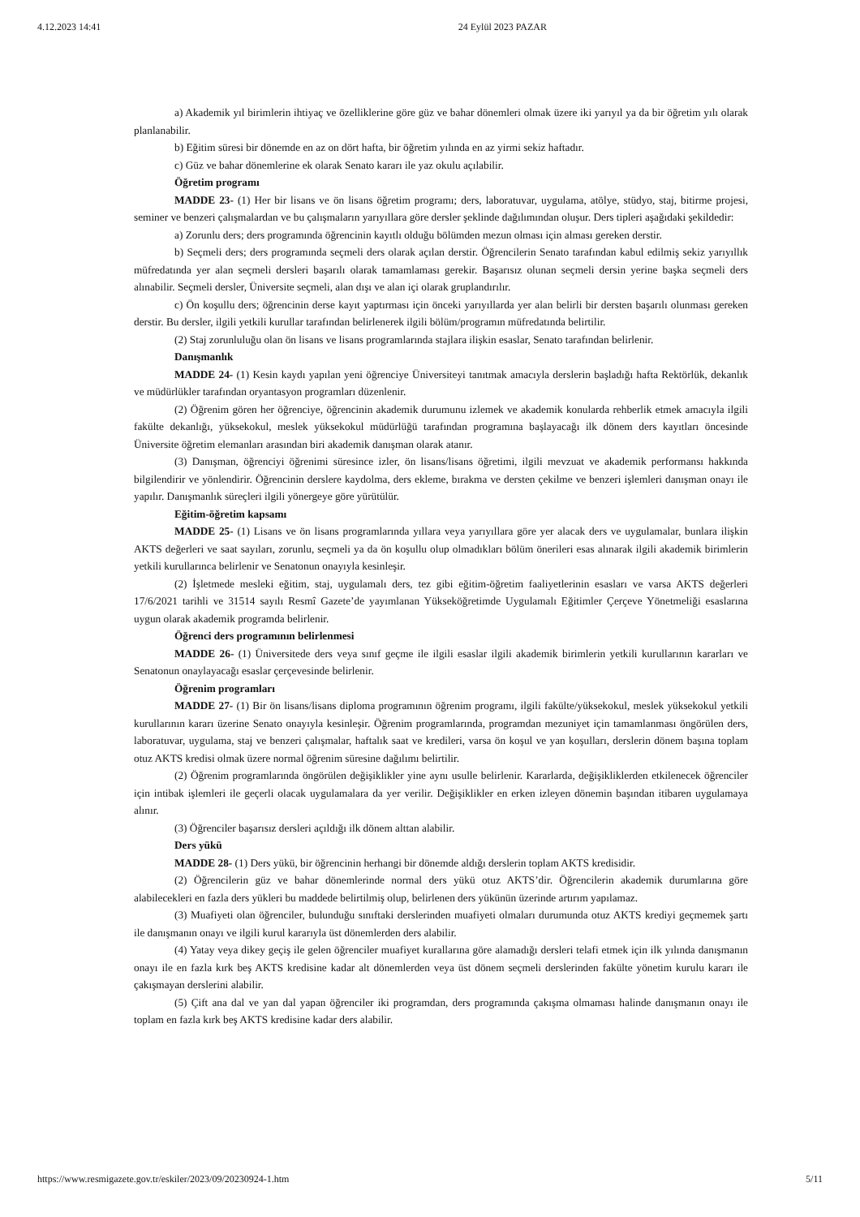4.12.2023 14:41 24 Eylül 2023 PAZAR
a) Akademik yıl birimlerin ihtiyaç ve özelliklerine göre güz ve bahar dönemleri olmak üzere iki yarıyıl ya da bir öğretim yılı olarak planlanabilir.
b) Eğitim süresi bir dönemde en az on dört hafta, bir öğretim yılında en az yirmi sekiz haftadır.
c) Güz ve bahar dönemlerine ek olarak Senato kararı ile yaz okulu açılabilir.
Öğretim programı
MADDE 23- (1) Her bir lisans ve ön lisans öğretim programı; ders, laboratuvar, uygulama, atölye, stüdyo, staj, bitirme projesi, seminer ve benzeri çalışmalardan ve bu çalışmaların yarıyıllara göre dersler şeklinde dağılımından oluşur. Ders tipleri aşağıdaki şekildedir:
a) Zorunlu ders; ders programında öğrencinin kayıtlı olduğu bölümden mezun olması için alması gereken derstir.
b) Seçmeli ders; ders programında seçmeli ders olarak açılan derstir. Öğrencilerin Senato tarafından kabul edilmiş sekiz yarıyıllık müfredatında yer alan seçmeli dersleri başarılı olarak tamamlaması gerekir. Başarısız olunan seçmeli dersin yerine başka seçmeli ders alınabilir. Seçmeli dersler, Üniversite seçmeli, alan dışı ve alan içi olarak gruplandırılır.
c) Ön koşullu ders; öğrencinin derse kayıt yaptırması için önceki yarıyıllarda yer alan belirli bir dersten başarılı olunması gereken derstir. Bu dersler, ilgili yetkili kurullar tarafından belirlenerek ilgili bölüm/programın müfredatında belirtilir.
(2) Staj zorunluluğu olan ön lisans ve lisans programlarında stajlara ilişkin esaslar, Senato tarafından belirlenir.
Danışmanlık
MADDE 24- (1) Kesin kaydı yapılan yeni öğrenciye Üniversiteyi tanıtmak amacıyla derslerin başladığı hafta Rektörlük, dekanlık ve müdürlükler tarafından oryantasyon programları düzenlenir.
(2) Öğrenim gören her öğrenciye, öğrencinin akademik durumunu izlemek ve akademik konularda rehberlik etmek amacıyla ilgili fakülte dekanlığı, yüksekokul, meslek yüksekokul müdürlüğü tarafından programına başlayacağı ilk dönem ders kayıtları öncesinde Üniversite öğretim elemanları arasından biri akademik danışman olarak atanır.
(3) Danışman, öğrenciyi öğrenimi süresince izler, ön lisans/lisans öğretimi, ilgili mevzuat ve akademik performansı hakkında bilgilendirir ve yönlendirir. Öğrencinin derslere kaydolma, ders ekleme, bırakma ve dersten çekilme ve benzeri işlemleri danışman onayı ile yapılır. Danışmanlık süreçleri ilgili yönergeye göre yürütülür.
Eğitim-öğretim kapsamı
MADDE 25- (1) Lisans ve ön lisans programlarında yıllara veya yarıyıllara göre yer alacak ders ve uygulamalar, bunlara ilişkin AKTS değerleri ve saat sayıları, zorunlu, seçmeli ya da ön koşullu olup olmadıkları bölüm önerileri esas alınarak ilgili akademik birimlerin yetkili kurullarınca belirlenir ve Senatonun onayıyla kesinleşir.
(2) İşletmede mesleki eğitim, staj, uygulamalı ders, tez gibi eğitim-öğretim faaliyetlerinin esasları ve varsa AKTS değerleri 17/6/2021 tarihli ve 31514 sayılı Resmî Gazete’de yayımlanan Yükseköğretimde Uygulamalı Eğitimler Çerçeve Yönetmeliği esaslarına uygun olarak akademik programda belirlenir.
Öğrenci ders programının belirlenmesi
MADDE 26- (1) Üniversitede ders veya sınıf geçme ile ilgili esaslar ilgili akademik birimlerin yetkili kurullarının kararları ve Senatonun onaylayacağı esaslar çerçevesinde belirlenir.
Öğrenim programları
MADDE 27- (1) Bir ön lisans/lisans diploma programının öğrenim programı, ilgili fakülte/yüksekokul, meslek yüksekokul yetkili kurullarının kararı üzerine Senato onayıyla kesinleşir. Öğrenim programlarında, programdan mezuniyet için tamamlanması öngörülen ders, laboratuvar, uygulama, staj ve benzeri çalışmalar, haftalık saat ve kredileri, varsa ön koşul ve yan koşulları, derslerin dönem başına toplam otuz AKTS kredisi olmak üzere normal öğrenim süresine dağılımı belirtilir.
(2) Öğrenim programlarında öngörülen değişiklikler yine aynı usulle belirlenir. Kararlarda, değişikliklerden etkilenecek öğrenciler için intibak işlemleri ile geçerli olacak uygulamalara da yer verilir. Değişiklikler en erken izleyen dönemin başından itibaren uygulamaya alınır.
(3) Öğrenciler başarısız dersleri açıldığı ilk dönem alttan alabilir.
Ders yükü
MADDE 28- (1) Ders yükü, bir öğrencinin herhangi bir dönemde aldığı derslerin toplam AKTS kredisidir.
(2) Öğrencilerin güz ve bahar dönemlerinde normal ders yükü otuz AKTS’dir. Öğrencilerin akademik durumlarına göre alabilecekleri en fazla ders yükleri bu maddede belirtilmiş olup, belirlenen ders yükünün üzerinde artırım yapılamaz.
(3) Muafiyeti olan öğrenciler, bulunduğu sınıftaki derslerinden muafiyeti olmaları durumunda otuz AKTS krediyi geçmemek şartı ile danışmanın onayı ve ilgili kurul kararıyla üst dönemlerden ders alabilir.
(4) Yatay veya dikey geçiş ile gelen öğrenciler muafiyet kurallarına göre alamadığı dersleri telafi etmek için ilk yılında danışmanın onayı ile en fazla kırk beş AKTS kredisine kadar alt dönemlerden veya üst dönem seçmeli derslerinden fakülte yönetim kurulu kararı ile çakışmayan derslerini alabilir.
(5) Çift ana dal ve yan dal yapan öğrenciler iki programdan, ders programında çakışma olmaması halinde danışmanın onayı ile toplam en fazla kırk beş AKTS kredisine kadar ders alabilir.
https://www.resmigazete.gov.tr/eskiler/2023/09/20230924-1.htm 5/11